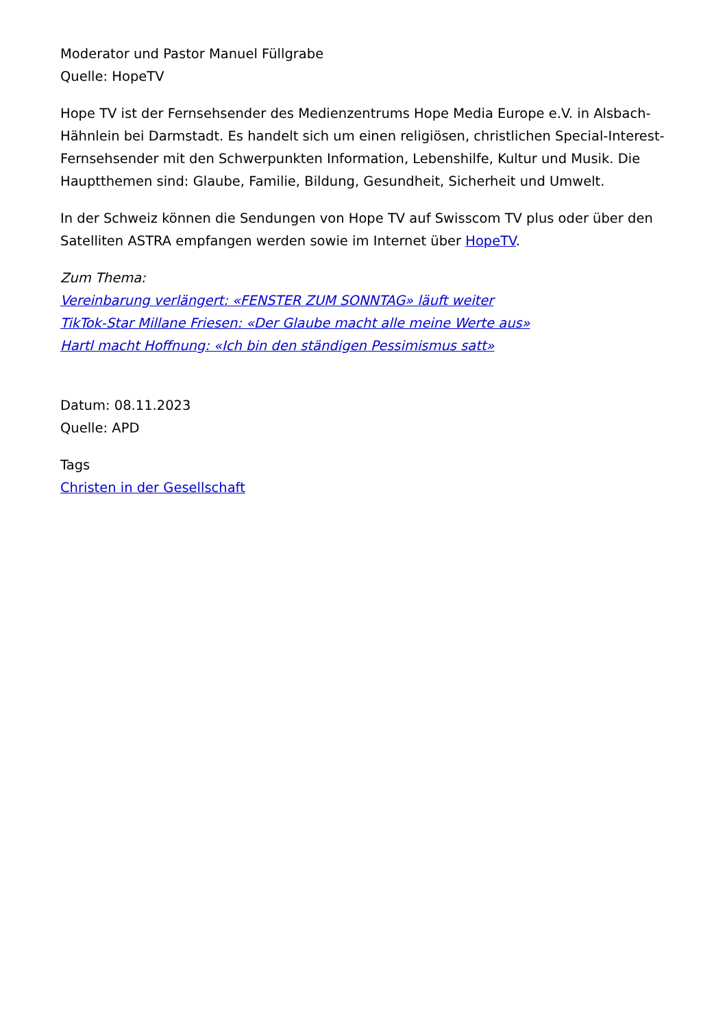Moderator und Pastor Manuel Füllgrabe
Quelle: HopeTV
Hope TV ist der Fernsehsender des Medienzentrums Hope Media Europe e.V. in Alsbach-Hähnlein bei Darmstadt. Es handelt sich um einen religiösen, christlichen Special-Interest-Fernsehsender mit den Schwerpunkten Information, Lebenshilfe, Kultur und Musik. Die Hauptthemen sind: Glaube, Familie, Bildung, Gesundheit, Sicherheit und Umwelt.
In der Schweiz können die Sendungen von Hope TV auf Swisscom TV plus oder über den Satelliten ASTRA empfangen werden sowie im Internet über HopeTV.
Zum Thema:
Vereinbarung verlängert: «FENSTER ZUM SONNTAG» läuft weiter
TikTok-Star Millane Friesen: «Der Glaube macht alle meine Werte aus»
Hartl macht Hoffnung: «Ich bin den ständigen Pessimismus satt»
Datum: 08.11.2023
Quelle: APD
Tags
Christen in der Gesellschaft